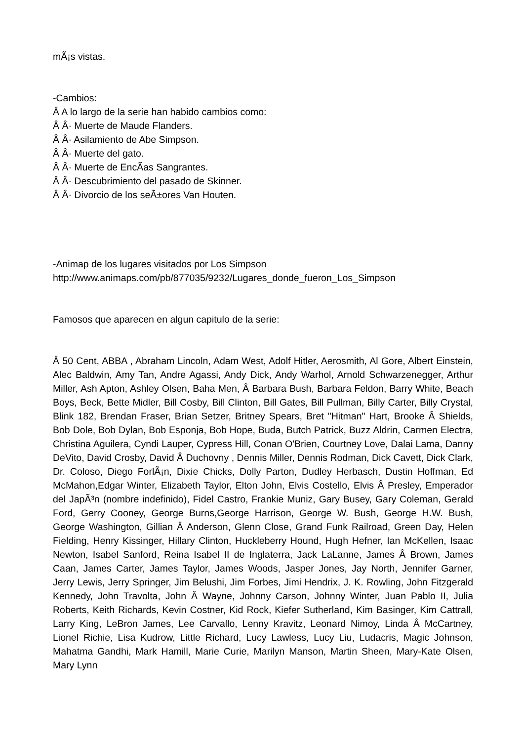mÃ¡s vistas.
-Cambios:
Â A lo largo de la serie han habido cambios como:
Â Â· Muerte de Maude Flanders.
Â Â· Asilamiento de Abe Simpson.
Â Â· Muerte del gato.
Â Â· Muerte de EncÃ­as Sangrantes.
Â Â· Descubrimiento del pasado de Skinner.
Â Â· Divorcio de los seÃ±ores Van Houten.
-Animap de los lugares visitados por Los Simpson
http://www.animaps.com/pb/877035/9232/Lugares_donde_fueron_Los_Simpson
Famosos que aparecen en algun capitulo de la serie:
Â 50 Cent, ABBA , Abraham Lincoln, Adam West, Adolf Hitler, Aerosmith, Al Gore, Albert Einstein, Alec Baldwin, Amy Tan, Andre Agassi, Andy Dick, Andy Warhol, Arnold Schwarzenegger, Arthur Miller, Ash Apton, Ashley Olsen, Baha Men, Â Barbara Bush, Barbara Feldon, Barry White, Beach Boys, Beck, Bette Midler, Bill Cosby, Bill Clinton, Bill Gates, Bill Pullman, Billy Carter, Billy Crystal, Blink 182, Brendan Fraser, Brian Setzer, Britney Spears, Bret "Hitman" Hart, Brooke Â Shields, Bob Dole, Bob Dylan, Bob Esponja, Bob Hope, Buda, Butch Patrick, Buzz Aldrin, Carmen Electra, Christina Aguilera, Cyndi Lauper, Cypress Hill, Conan O'Brien, Courtney Love, Dalai Lama, Danny DeVito, David Crosby, David Â Duchovny , Dennis Miller, Dennis Rodman, Dick Cavett, Dick Clark, Dr. Coloso, Diego ForlÃ¡n, Dixie Chicks, Dolly Parton, Dudley Herbasch, Dustin Hoffman, Ed McMahon,Edgar Winter, Elizabeth Taylor, Elton John, Elvis Costello, Elvis Â Presley, Emperador del JapÃ³n (nombre indefinido), Fidel Castro, Frankie Muniz, Gary Busey, Gary Coleman, Gerald Ford, Gerry Cooney, George Burns,George Harrison, George W. Bush, George H.W. Bush, George Washington, Gillian Â Anderson, Glenn Close, Grand Funk Railroad, Green Day, Helen Fielding, Henry Kissinger, Hillary Clinton, Huckleberry Hound, Hugh Hefner, Ian McKellen, Isaac Newton, Isabel Sanford, Reina Isabel II de Inglaterra, Jack LaLanne, James Â Brown, James Caan, James Carter, James Taylor, James Woods, Jasper Jones, Jay North, Jennifer Garner, Jerry Lewis, Jerry Springer, Jim Belushi, Jim Forbes, Jimi Hendrix, J. K. Rowling, John Fitzgerald Kennedy, John Travolta, John Â Wayne, Johnny Carson, Johnny Winter, Juan Pablo II, Julia Roberts, Keith Richards, Kevin Costner, Kid Rock, Kiefer Sutherland, Kim Basinger, Kim Cattrall, Larry King, LeBron James, Lee Carvallo, Lenny Kravitz, Leonard Nimoy, Linda Â McCartney, Lionel Richie, Lisa Kudrow, Little Richard, Lucy Lawless, Lucy Liu, Ludacris, Magic Johnson, Mahatma Gandhi, Mark Hamill, Marie Curie, Marilyn Manson, Martin Sheen, Mary-Kate Olsen, Mary Lynn